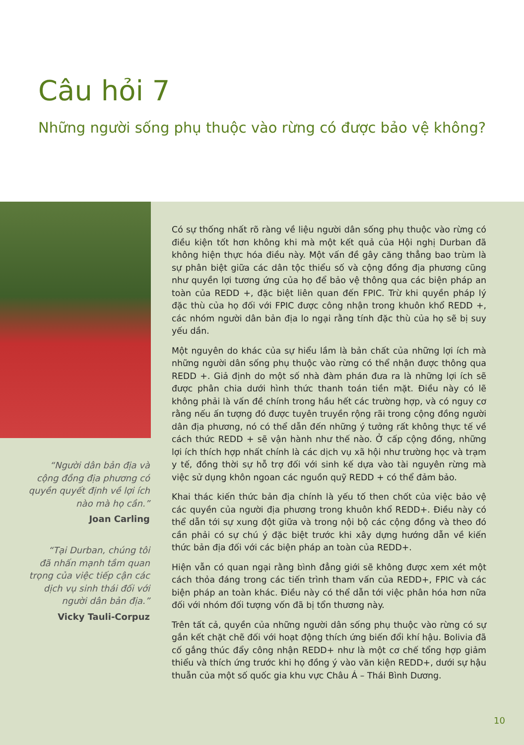Câu hỏi 7
Những người sống phụ thuộc vào rừng có được bảo vệ không?
“Người dân bản địa và
cộng đồng địa phương có
quyền quyết định về lợi ích
nào mà họ cần.”
Joan Carling
“Tại Durban, chúng tôi
đã nhấn mạnh tầm quan
trọng của việc tiếp cận các
dịch vụ sinh thái đối với
người dân bản địa.”
Vicky Tauli-Corpuz
Có sự thống nhất rõ ràng về liệu người dân sống phụ thuộc vào rừng có điều kiện tốt hơn không khi mà một kết quả của Hội nghị Durban đã không hiện thực hóa điều này. Một vấn đề gây căng thẳng bao trùm là sự phân biệt giữa các dân tộc thiểu số và cộng đồng địa phương cũng như quyền lợi tương ứng của họ để bảo vệ thông qua các biện pháp an toàn của REDD +, đặc biệt liên quan đến FPIC. Trừ khi quyền pháp lý đặc thù của họ đối với FPIC được công nhận trong khuôn khổ REDD +, các nhóm người dân bản địa lo ngại rằng tính đặc thù của họ sẽ bị suy yếu dần.
Một nguyên do khác của sự hiểu lầm là bản chất của những lợi ích mà những người dân sống phụ thuộc vào rừng có thể nhận được thông qua REDD +. Giả định do một số nhà đàm phán đưa ra là những lợi ích sẽ được phân chia dưới hình thức thanh toán tiền mặt. Điều này có lẽ không phải là vấn đề chính trong hầu hết các trường hợp, và có nguy cơ rằng nếu ấn tượng đó được tuyên truyền rộng rãi trong cộng đồng người dân địa phương, nó có thể dẫn đến những ý tưởng rất không thực tế về cách thức REDD + sẽ vận hành như thế nào. Ở cấp cộng đồng, những lợi ích thích hợp nhất chính là các dịch vụ xã hội như trường học và trạm y tế, đồng thời sự hỗ trợ đối với sinh kế dựa vào tài nguyên rừng mà việc sử dụng khôn ngoan các nguồn quỹ REDD + có thể đảm bảo.
Khai thác kiến thức bản địa chính là yếu tố then chốt của việc bảo vệ các quyền của người địa phương trong khuôn khổ REDD+. Điều này có thể dẫn tới sự xung đột giữa và trong nội bộ các cộng đồng và theo đó cần phải có sự chú ý đặc biệt trước khi xây dựng hướng dẫn về kiến thức bản địa đối với các biện pháp an toàn của REDD+.
Hiện vẫn có quan ngại rằng bình đẳng giới sẽ không được xem xét một cách thỏa đáng trong các tiến trình tham vấn của REDD+, FPIC và các biện pháp an toàn khác. Điều này có thể dẫn tới việc phân hóa hơn nữa đối với nhóm đối tượng vốn đã bị tổn thương này.
Trên tất cả, quyền của những người dân sống phụ thuộc vào rừng có sự gắn kết chặt chẽ đối với hoạt động thích ứng biến đổi khí hậu. Bolivia đã cố gắng thúc đẩy công nhận REDD+ như là một cơ chế tổng hợp giảm thiểu và thích ứng trước khi họ đồng ý vào văn kiện REDD+, dưới sự hậu thuẫn của một số quốc gia khu vực Châu Á – Thái Bình Dương.
10